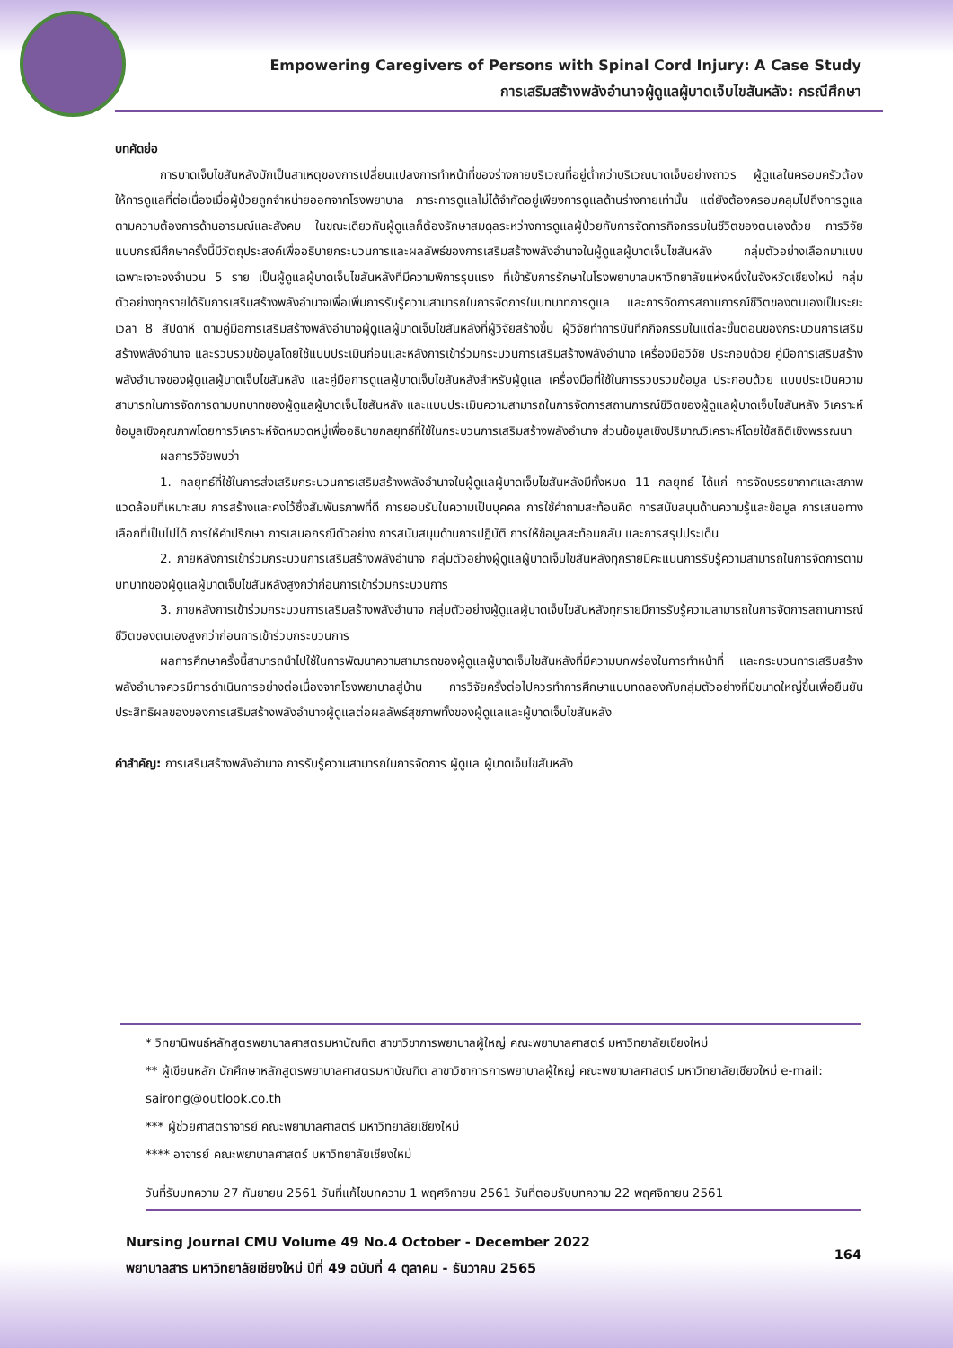Empowering Caregivers of Persons with Spinal Cord Injury: A Case Study
การเสริมสร้างพลังอำนาจผู้ดูแลผู้บาดเจ็บไขสันหลัง: กรณีศึกษา
บทคัดย่อ
การบาดเจ็บไขสันหลังมักเป็นสาเหตุของการเปลี่ยนแปลงการทำหน้าที่ของร่างกายบริเวณที่อยู่ต่ำกว่าบริเวณบาดเจ็บอย่างถาวร ผู้ดูแลในครอบครัวต้องให้การดูแลที่ต่อเนื่องเมื่อผู้ป่วยถูกจำหน่ายออกจากโรงพยาบาล ภาระการดูแลไม่ได้จำกัดอยู่เพียงการดูแลด้านร่างกายเท่านั้น แต่ยังต้องครอบคลุมไปถึงการดูแลตามความต้องการด้านอารมณ์และสังคม ในขณะเดียวกันผู้ดูแลก็ต้องรักษาสมดุลระหว่างการดูแลผู้ป่วยกับการจัดการกิจกรรมในชีวิตของตนเองด้วย การวิจัยแบบกรณีศึกษาครั้งนี้มีวัตถุประสงค์เพื่ออธิบายกระบวนการและผลลัพธ์ของการเสริมสร้างพลังอำนาจในผู้ดูแลผู้บาดเจ็บไขสันหลัง กลุ่มตัวอย่างเลือกมาแบบเฉพาะเจาะจงจำนวน 5 ราย เป็นผู้ดูแลผู้บาดเจ็บไขสันหลังที่มีความพิการรุนแรง ที่เข้ารับการรักษาในโรงพยาบาลมหาวิทยาลัยแห่งหนึ่งในจังหวัดเชียงใหม่ กลุ่มตัวอย่างทุกรายได้รับการเสริมสร้างพลังอำนาจเพื่อเพิ่มการรับรู้ความสามารถในการจัดการในบทบาทการดูแล และการจัดการสถานการณ์ชีวิตของตนเองเป็นระยะเวลา 8 สัปดาห์ ตามคู่มือการเสริมสร้างพลังอำนาจผู้ดูแลผู้บาดเจ็บไขสันหลังที่ผู้วิจัยสร้างขึ้น ผู้วิจัยทำการบันทึกกิจกรรมในแต่ละขั้นตอนของกระบวนการเสริมสร้างพลังอำนาจ และรวบรวมข้อมูลโดยใช้แบบประเมินก่อนและหลังการเข้าร่วมกระบวนการเสริมสร้างพลังอำนาจ เครื่องมือวิจัย ประกอบด้วย คู่มือการเสริมสร้างพลังอำนาจของผู้ดูแลผู้บาดเจ็บไขสันหลัง และคู่มือการดูแลผู้บาดเจ็บไขสันหลังสำหรับผู้ดูแล เครื่องมือที่ใช้ในการรวบรวมข้อมูล ประกอบด้วย แบบประเมินความสามารถในการจัดการตามบทบาทของผู้ดูแลผู้บาดเจ็บไขสันหลัง และแบบประเมินความสามารถในการจัดการสถานการณ์ชีวิตของผู้ดูแลผู้บาดเจ็บไขสันหลัง วิเคราะห์ข้อมูลเชิงคุณภาพโดยการวิเคราะห์จัดหมวดหมู่เพื่ออธิบายกลยุทธ์ที่ใช้ในกระบวนการเสริมสร้างพลังอำนาจ ส่วนข้อมูลเชิงปริมาณวิเคราะห์โดยใช้สถิติเชิงพรรณนา
ผลการวิจัยพบว่า
1. กลยุทธ์ที่ใช้ในการส่งเสริมกระบวนการเสริมสร้างพลังอำนาจในผู้ดูแลผู้บาดเจ็บไขสันหลังมีทั้งหมด 11 กลยุทธ์ ได้แก่ การจัดบรรยากาศและสภาพแวดล้อมที่เหมาะสม การสร้างและคงไว้ซึ่งสัมพันธภาพที่ดี การยอมรับในความเป็นบุคคล การใช้คำถามสะท้อนคิด การสนับสนุนด้านความรู้และข้อมูล การเสนอทางเลือกที่เป็นไปได้ การให้คำปรึกษา การเสนอกรณีตัวอย่าง การสนับสนุนด้านการปฏิบัติ การให้ข้อมูลสะท้อนกลับ และการสรุปประเด็น
2. ภายหลังการเข้าร่วมกระบวนการเสริมสร้างพลังอำนาจ กลุ่มตัวอย่างผู้ดูแลผู้บาดเจ็บไขสันหลังทุกรายมีคะแนนการรับรู้ความสามารถในการจัดการตามบทบาทของผู้ดูแลผู้บาดเจ็บไขสันหลังสูงกว่าก่อนการเข้าร่วมกระบวนการ
3. ภายหลังการเข้าร่วมกระบวนการเสริมสร้างพลังอำนาจ กลุ่มตัวอย่างผู้ดูแลผู้บาดเจ็บไขสันหลังทุกรายมีการรับรู้ความสามารถในการจัดการสถานการณ์ชีวิตของตนเองสูงกว่าก่อนการเข้าร่วมกระบวนการ
ผลการศึกษาครั้งนี้สามารถนำไปใช้ในการพัฒนาความสามารถของผู้ดูแลผู้บาดเจ็บไขสันหลังที่มีความบกพร่องในการทำหน้าที่ และกระบวนการเสริมสร้างพลังอำนาจควรมีการดำเนินการอย่างต่อเนื่องจากโรงพยาบาลสู่บ้าน การวิจัยครั้งต่อไปควรทำการศึกษาแบบทดลองกับกลุ่มตัวอย่างที่มีขนาดใหญ่ขึ้นเพื่อยืนยันประสิทธิผลของของการเสริมสร้างพลังอำนาจผู้ดูแลต่อผลลัพธ์สุขภาพทั้งของผู้ดูแลและผู้บาดเจ็บไขสันหลัง
คำสำคัญ: การเสริมสร้างพลังอำนาจ การรับรู้ความสามารถในการจัดการ ผู้ดูแล ผู้บาดเจ็บไขสันหลัง
* วิทยานิพนธ์หลักสูตรพยาบาลศาสตรมหาบัณฑิต สาขาวิชาการพยาบาลผู้ใหญ่ คณะพยาบาลศาสตร์ มหาวิทยาลัยเชียงใหม่
** ผู้เขียนหลัก นักศึกษาหลักสูตรพยาบาลศาสตรมหาบัณฑิต สาขาวิชาการการพยาบาลผู้ใหญ่ คณะพยาบาลศาสตร์ มหาวิทยาลัยเชียงใหม่ e-mail: sairong@outlook.co.th
*** ผู้ช่วยศาสตราจารย์ คณะพยาบาลศาสตร์ มหาวิทยาลัยเชียงใหม่
**** อาจารย์ คณะพยาบาลศาสตร์ มหาวิทยาลัยเชียงใหม่
วันที่รับบทความ 27 กันยายน 2561 วันที่แก้ไขบทความ 1 พฤศจิกายน 2561 วันที่ตอบรับบทความ 22 พฤศจิกายน 2561
Nursing Journal CMU Volume 49 No.4 October - December 2022
พยาบาลสาร มหาวิทยาลัยเชียงใหม่ ปีที่ 49 ฉบับที่ 4 ตุลาคม - ธันวาคม 2565
164